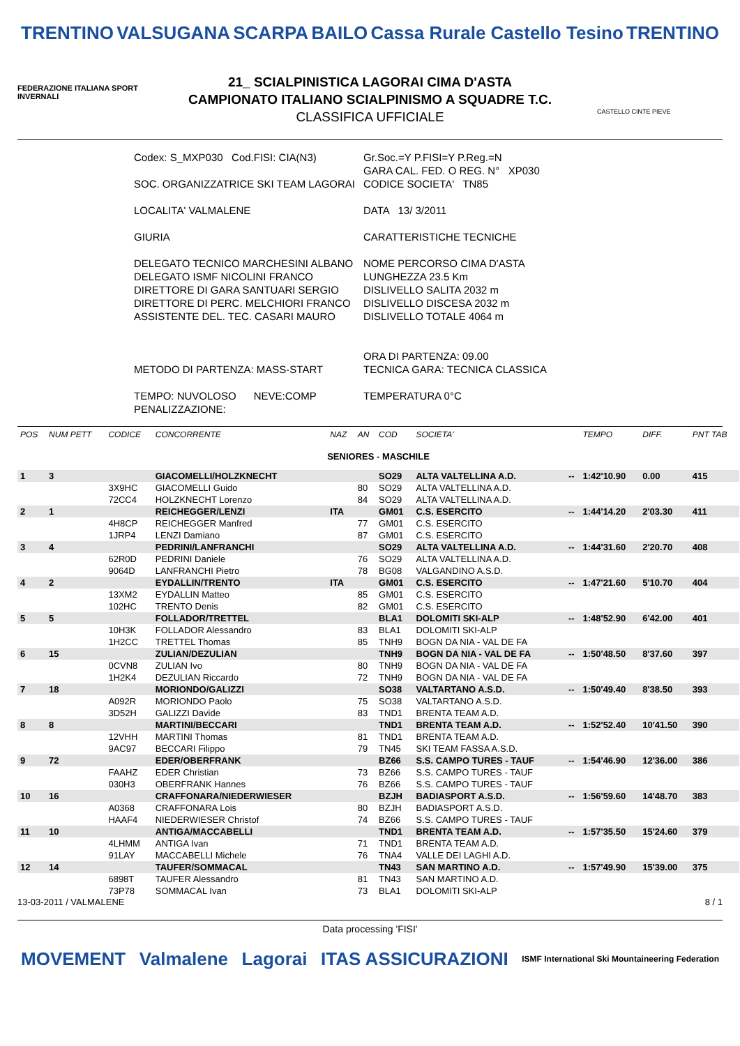TRENTINO VALSUGANA SCARPA BAILO Cassa Rurale Castello Tesino TRENTINO
FEDERAZIONE ITALIANA SPORT INVERNALI
21_ SCIALPINISTICA LAGORAI CIMA D'ASTA
CAMPIONATO ITALIANO SCIALPINISMO A SQUADRE T.C.
CLASSIFICA UFFICIALE
CASTELLO CINTE PIEVE
| Codex: S_MXP030 Cod.FISI: CIA(N3) | Gr.Soc.=Y P.FISI=Y P.Reg.=N GARA CAL. FED. O REG. N° XP030 |
| SOC. ORGANIZZATRICE SKI TEAM LAGORAI | CODICE SOCIETA' TN85 |
| LOCALITA' VALMALENE | DATA 13/ 3/2011 |
| GIURIA | CARATTERISTICHE TECNICHE |
| DELEGATO TECNICO MARCHESINI ALBANO DELEGATO ISMF NICOLINI FRANCO DIRETTORE DI GARA SANTUARI SERGIO DIRETTORE DI PERC. MELCHIORI FRANCO ASSISTENTE DEL. TEC. CASARI MAURO | NOME PERCORSO CIMA D'ASTA LUNGHEZZA 23.5 Km DISLIVELLO SALITA 2032 m DISLIVELLO DISCESA 2032 m DISLIVELLO TOTALE 4064 m |
| METODO DI PARTENZA: MASS-START | ORA DI PARTENZA: 09.00 TECNICA GARA: TECNICA CLASSICA |
| TEMPO: NUVOLOSO NEVE:COMP PENALIZZAZIONE: | TEMPERATURA 0°C |
| POS | NUM PETT | CODICE | CONCORRENTE | NAZ | AN | COD | SOCIETA' | | TEMPO | DIFF. | PNT TAB |
| --- | --- | --- | --- | --- | --- | --- | --- | --- | --- | --- | --- |
| SENIORES - MASCHILE | | | | | | | | | | | |
| 1 | 3 | | GIACOMELLI/HOLZKNECHT | | | SO29 | ALTA VALTELLINA A.D. | -- | 1:42'10.90 | 0.00 | 415 |
| | | 3X9HC | GIACOMELLI Guido | | 80 | SO29 | ALTA VALTELLINA A.D. | | | | |
| | | 72CC4 | HOLZKNECHT Lorenzo | | 84 | SO29 | ALTA VALTELLINA A.D. | | | | |
| 2 | 1 | | REICHEGGER/LENZI | ITA | | GM01 | C.S. ESERCITO | -- | 1:44'14.20 | 2'03.30 | 411 |
| | | 4H8CP | REICHEGGER Manfred | | 77 | GM01 | C.S. ESERCITO | | | | |
| | | 1JRP4 | LENZI Damiano | | 87 | GM01 | C.S. ESERCITO | | | | |
| 3 | 4 | | PEDRINI/LANFRANCHI | | | SO29 | ALTA VALTELLINA A.D. | -- | 1:44'31.60 | 2'20.70 | 408 |
| | | 62R0D | PEDRINI Daniele | | 76 | SO29 | ALTA VALTELLINA A.D. | | | | |
| | | 9064D | LANFRANCHI Pietro | | 78 | BG08 | VALGANDINO A.S.D. | | | | |
| 4 | 2 | | EYDALLIN/TRENTO | ITA | | GM01 | C.S. ESERCITO | -- | 1:47'21.60 | 5'10.70 | 404 |
| | | 13XM2 | EYDALLIN Matteo | | 85 | GM01 | C.S. ESERCITO | | | | |
| | | 102HC | TRENTO Denis | | 82 | GM01 | C.S. ESERCITO | | | | |
| 5 | 5 | | FOLLADOR/TRETTEL | | | BLA1 | DOLOMITI SKI-ALP | -- | 1:48'52.90 | 6'42.00 | 401 |
| | | 10H3K | FOLLADOR Alessandro | | 83 | BLA1 | DOLOMITI SKI-ALP | | | | |
| | | 1H2CC | TRETTEL Thomas | | 85 | TNH9 | BOGN DA NIA - VAL DE FA | | | | |
| 6 | 15 | | ZULIAN/DEZULIAN | | | TNH9 | BOGN DA NIA - VAL DE FA | -- | 1:50'48.50 | 8'37.60 | 397 |
| | | 0CVN8 | ZULIAN Ivo | | 80 | TNH9 | BOGN DA NIA - VAL DE FA | | | | |
| | | 1H2K4 | DEZULIAN Riccardo | | 72 | TNH9 | BOGN DA NIA - VAL DE FA | | | | |
| 7 | 18 | | MORIONDO/GALIZZI | | | SO38 | VALTARTANO A.S.D. | -- | 1:50'49.40 | 8'38.50 | 393 |
| | | A092R | MORIONDO Paolo | | 75 | SO38 | VALTARTANO A.S.D. | | | | |
| | | 3D52H | GALIZZI Davide | | 83 | TND1 | BRENTA TEAM A.D. | | | | |
| 8 | 8 | | MARTINI/BECCARI | | | TND1 | BRENTA TEAM A.D. | -- | 1:52'52.40 | 10'41.50 | 390 |
| | | 12VHH | MARTINI Thomas | | 81 | TND1 | BRENTA TEAM A.D. | | | | |
| | | 9AC97 | BECCARI Filippo | | 79 | TN45 | SKI TEAM FASSA A.S.D. | | | | |
| 9 | 72 | | EDER/OBERFRANK | | | BZ66 | S.S. CAMPO TURES - TAUF | -- | 1:54'46.90 | 12'36.00 | 386 |
| | | FAAHZ | EDER Christian | | 73 | BZ66 | S.S. CAMPO TURES - TAUF | | | | |
| | | 030H3 | OBERFRANK Hannes | | 76 | BZ66 | S.S. CAMPO TURES - TAUF | | | | |
| 10 | 16 | | CRAFFONARA/NIEDERWIESER | | | BZJH | BADIASPORT A.S.D. | -- | 1:56'59.60 | 14'48.70 | 383 |
| | | A0368 | CRAFFONARA Lois | | 80 | BZJH | BADIASPORT A.S.D. | | | | |
| | | HAAF4 | NIEDERWIESER Christof | | 74 | BZ66 | S.S. CAMPO TURES - TAUF | | | | |
| 11 | 10 | | ANTIGA/MACCABELLI | | | TND1 | BRENTA TEAM A.D. | -- | 1:57'35.50 | 15'24.60 | 379 |
| | | 4LHMM | ANTIGA Ivan | | 71 | TND1 | BRENTA TEAM A.D. | | | | |
| | | 91LAY | MACCABELLI Michele | | 76 | TNA4 | VALLE DEI LAGHI A.D. | | | | |
| 12 | 14 | | TAUFER/SOMMACAL | | | TN43 | SAN MARTINO A.D. | -- | 1:57'49.90 | 15'39.00 | 375 |
| | | 6898T | TAUFER Alessandro | | 81 | TN43 | SAN MARTINO A.D. | | | | |
| | | 73P78 | SOMMACAL Ivan | | 73 | BLA1 | DOLOMITI SKI-ALP | | | | |
13-03-2011 / VALMALENE 8 / 1
Data processing 'FISI'
MOVEMENT Valmalene Lagorai ITAS ASSICURAZIONI ISMF International Ski Mountaineering Federation